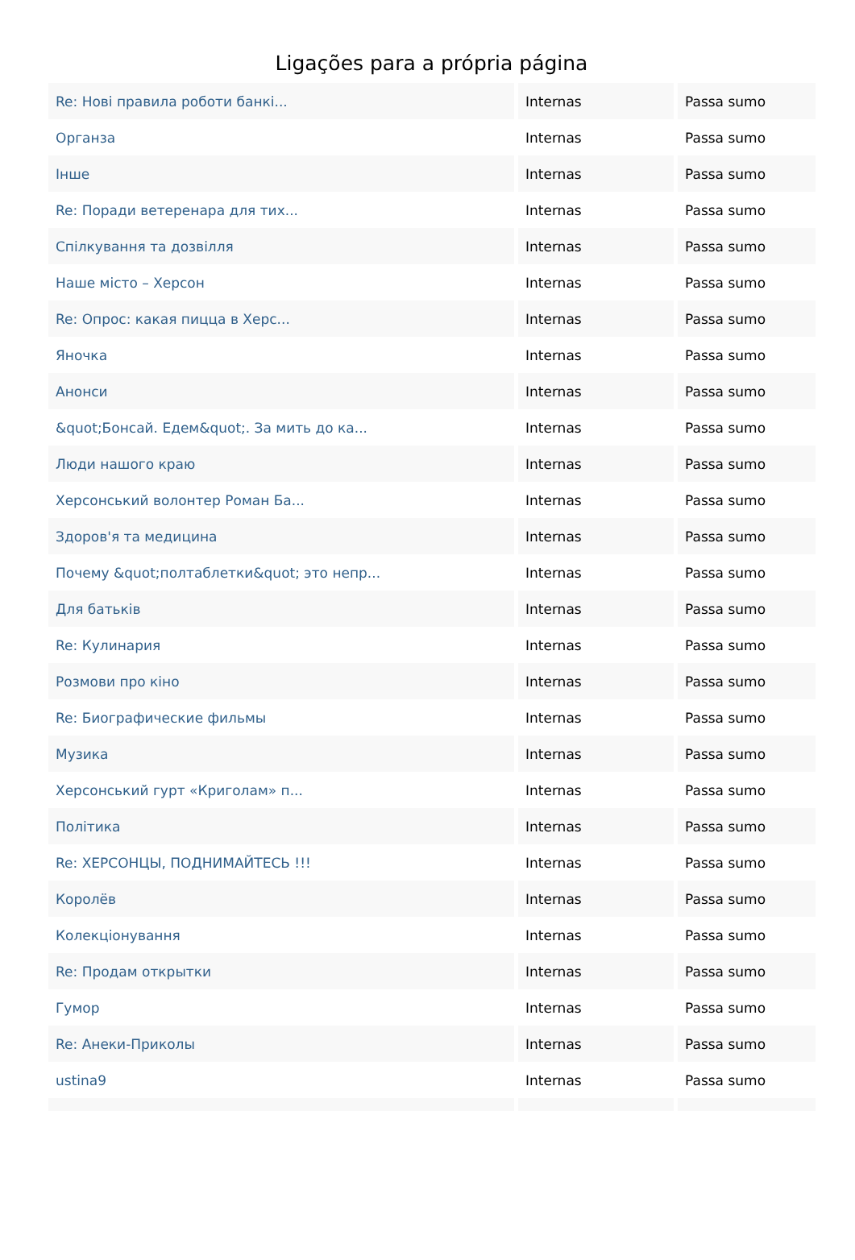Ligações para a própria página
| Re: Нові правила роботи банкі... | Internas | Passa sumo |
| Органза | Internas | Passa sumo |
| Інше | Internas | Passa sumo |
| Re: Поради ветеренара для тих... | Internas | Passa sumo |
| Спілкування та дозвілля | Internas | Passa sumo |
| Наше місто – Херсон | Internas | Passa sumo |
| Re: Опрос: какая пицца в Херс... | Internas | Passa sumo |
| Яночка | Internas | Passa sumo |
| Анонси | Internas | Passa sumo |
| &quot;Бонсай. Едем&quot;. За мить до ка... | Internas | Passa sumo |
| Люди нашого краю | Internas | Passa sumo |
| Херсонський волонтер Роман Ба... | Internas | Passa sumo |
| Здоров'я та медицина | Internas | Passa sumo |
| Почему &quot;полтаблетки&quot; это непр... | Internas | Passa sumo |
| Для батьків | Internas | Passa sumo |
| Re: Кулинария | Internas | Passa sumo |
| Розмови про кіно | Internas | Passa sumo |
| Re: Биографические фильмы | Internas | Passa sumo |
| Музика | Internas | Passa sumo |
| Херсонський гурт «Криголам» п... | Internas | Passa sumo |
| Політика | Internas | Passa sumo |
| Re: ХЕРСОНЦЫ, ПОДНИМАЙТЕСЬ !!! | Internas | Passa sumo |
| Королёв | Internas | Passa sumo |
| Колекціонування | Internas | Passa sumo |
| Re: Продам открытки | Internas | Passa sumo |
| Гумор | Internas | Passa sumo |
| Re: Анеки-Приколы | Internas | Passa sumo |
| ustina9 | Internas | Passa sumo |